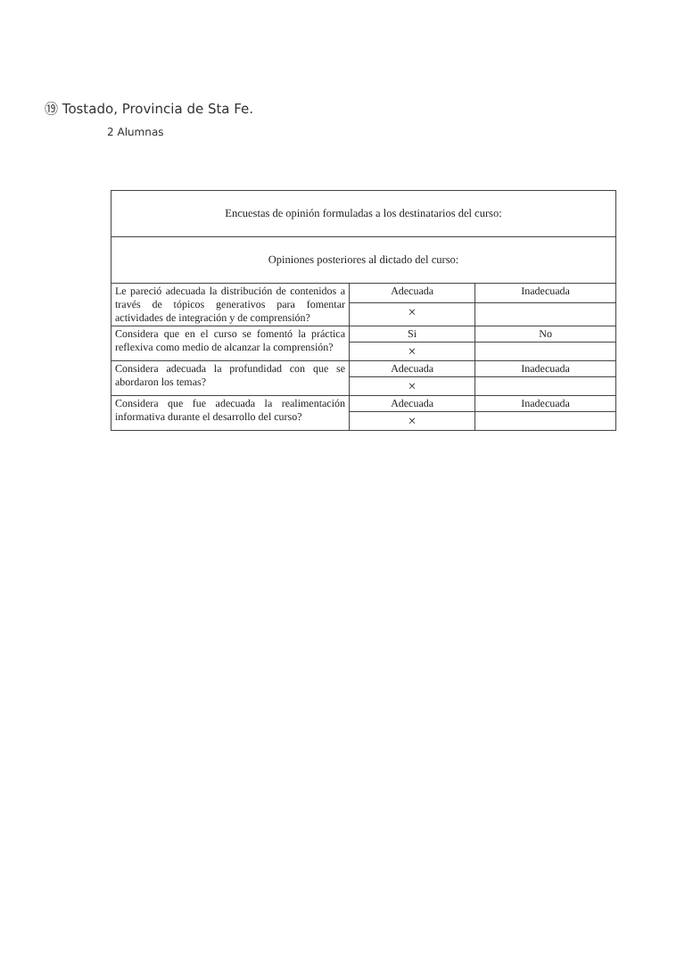⑲ Tostado, Provincia de Sta Fe.
2 Alumnas
| Encuestas de opinión formuladas a los destinatarios del curso: | | |
| Opiniones posteriores al dictado del curso: | | |
| Le pareció adecuada la distribución de contenidos a través de tópicos generativos para fomentar actividades de integración y de comprensión? | Adecuada | Inadecuada |
| | × | |
| Considera que en el curso se fomentó la práctica reflexiva como medio de alcanzar la comprensión? | Si | No |
| | × | |
| Considera adecuada la profundidad con que se abordaron los temas? | Adecuada | Inadecuada |
| | × | |
| Considera que fue adecuada la realimentación informativa durante el desarrollo del curso? | Adecuada | Inadecuada |
| | × | |